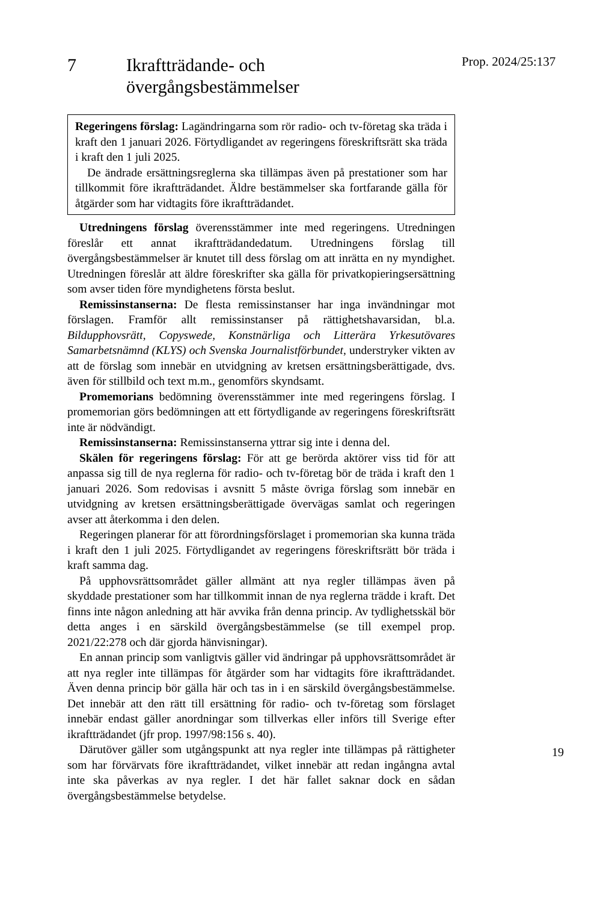7 Ikraftträdande- och
övergångsbestämmelser
Prop. 2024/25:137
Regeringens förslag: Lagändringarna som rör radio- och tv-företag ska träda i kraft den 1 januari 2026. Förtydligandet av regeringens föreskriftsrätt ska träda i kraft den 1 juli 2025.
De ändrade ersättningsreglerna ska tillämpas även på prestationer som har tillkommit före ikraftträdandet. Äldre bestämmelser ska fortfarande gälla för åtgärder som har vidtagits före ikraftträdandet.
Utredningens förslag överensstämmer inte med regeringens. Utredningen föreslår ett annat ikraftträdandedatum. Utredningens förslag till övergångsbestämmelser är knutet till dess förslag om att inrätta en ny myndighet. Utredningen föreslår att äldre föreskrifter ska gälla för privatkopieringsersättning som avser tiden före myndighetens första beslut.
Remissinstanserna: De flesta remissinstanser har inga invändningar mot förslagen. Framför allt remissinstanser på rättighetshavarsidan, bl.a. Bildupphovsrätt, Copyswede, Konstnärliga och Litterära Yrkesutövares Samarbetsnämnd (KLYS) och Svenska Journalistförbundet, understryker vikten av att de förslag som innebär en utvidgning av kretsen ersättningsberättigade, dvs. även för stillbild och text m.m., genomförs skyndsamt.
Promemorians bedömning överensstämmer inte med regeringens förslag. I promemorian görs bedömningen att ett förtydligande av regeringens föreskriftsrätt inte är nödvändigt.
Remissinstanserna: Remissinstanserna yttrar sig inte i denna del.
Skälen för regeringens förslag: För att ge berörda aktörer viss tid för att anpassa sig till de nya reglerna för radio- och tv-företag bör de träda i kraft den 1 januari 2026. Som redovisas i avsnitt 5 måste övriga förslag som innebär en utvidgning av kretsen ersättningsberättigade övervägas samlat och regeringen avser att återkomma i den delen.
Regeringen planerar för att förordningsförslaget i promemorian ska kunna träda i kraft den 1 juli 2025. Förtydligandet av regeringens föreskriftsrätt bör träda i kraft samma dag.
På upphovsrättsområdet gäller allmänt att nya regler tillämpas även på skyddade prestationer som har tillkommit innan de nya reglerna trädde i kraft. Det finns inte någon anledning att här avvika från denna princip. Av tydlighetsskäl bör detta anges i en särskild övergångsbestämmelse (se till exempel prop. 2021/22:278 och där gjorda hänvisningar).
En annan princip som vanligtvis gäller vid ändringar på upphovsrättsområdet är att nya regler inte tillämpas för åtgärder som har vidtagits före ikraftträdandet. Även denna princip bör gälla här och tas in i en särskild övergångsbestämmelse. Det innebär att den rätt till ersättning för radio- och tv-företag som förslaget innebär endast gäller anordningar som tillverkas eller införs till Sverige efter ikraftträdandet (jfr prop. 1997/98:156 s. 40).
Därutöver gäller som utgångspunkt att nya regler inte tillämpas på rättigheter som har förvärvats före ikraftträdandet, vilket innebär att redan ingångna avtal inte ska påverkas av nya regler. I det här fallet saknar dock en sådan övergångsbestämmelse betydelse.
19